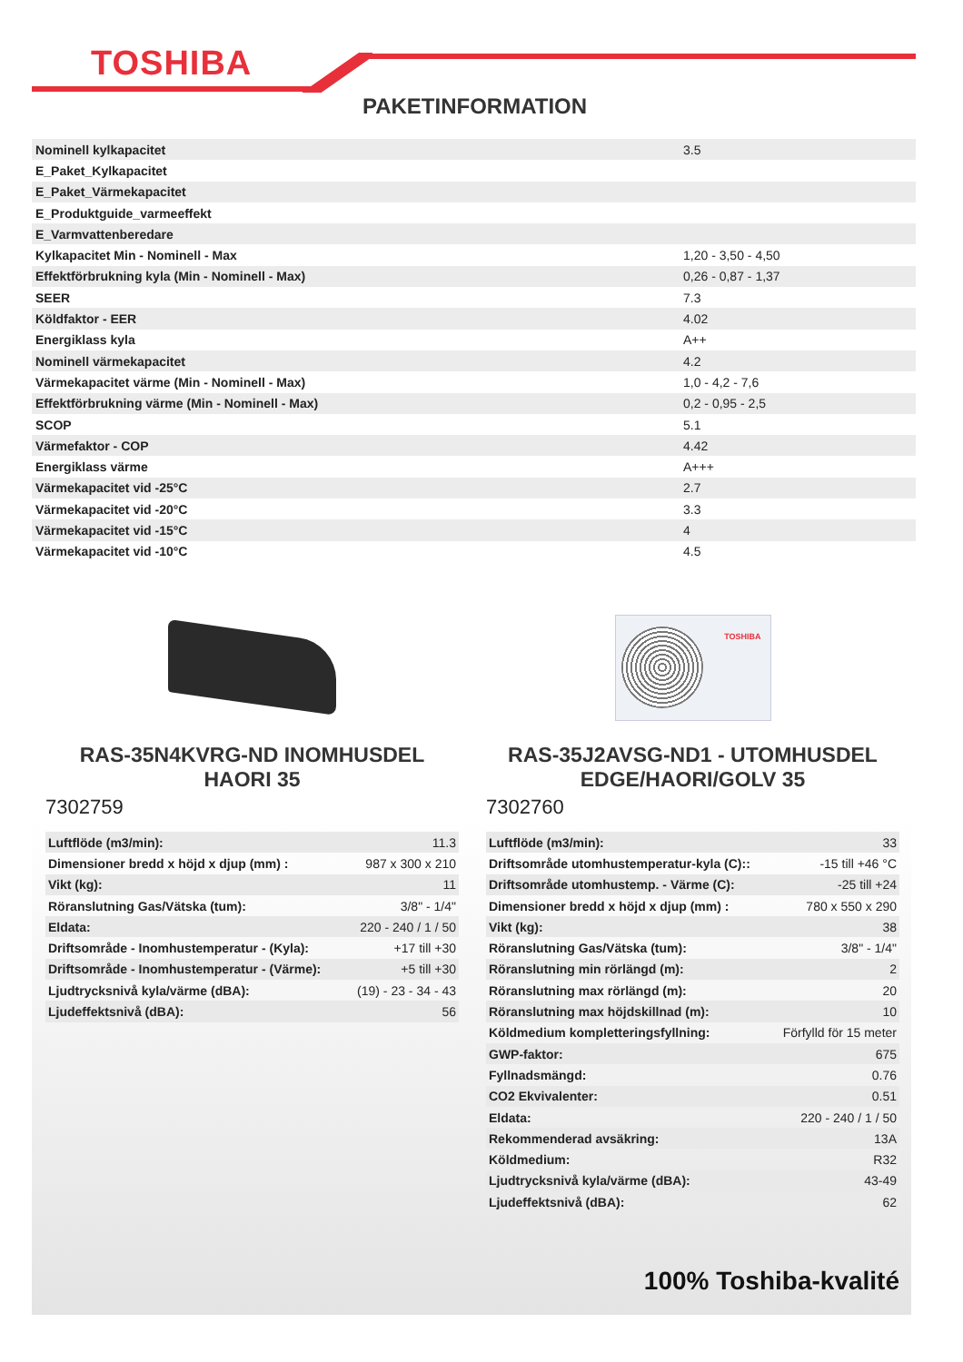TOSHIBA
PAKETINFORMATION
| Nominell kylkapacitet | 3.5 |
| E_Paket_Kylkapacitet | |
| E_Paket_Värmekapacitet | |
| E_Produktguide_varmeeffekt | |
| E_Varmvattenberedare | |
| Kylkapacitet Min - Nominell - Max | 1,20 - 3,50 - 4,50 |
| Effektförbrukning kyla (Min - Nominell - Max) | 0,26 - 0,87 - 1,37 |
| SEER | 7.3 |
| Köldfaktor - EER | 4.02 |
| Energiklass kyla | A++ |
| Nominell värmekapacitet | 4.2 |
| Värmekapacitet värme (Min - Nominell - Max) | 1,0 - 4,2 - 7,6 |
| Effektförbrukning värme (Min - Nominell - Max) | 0,2 - 0,95 - 2,5 |
| SCOP | 5.1 |
| Värmefaktor - COP | 4.42 |
| Energiklass värme | A+++ |
| Värmekapacitet vid -25°C | 2.7 |
| Värmekapacitet vid -20°C | 3.3 |
| Värmekapacitet vid -15°C | 4 |
| Värmekapacitet vid -10°C | 4.5 |
RAS-35N4KVRG-ND INOMHUSDEL
HAORI 35
7302759
| Luftflöde (m3/min): | 11.3 |
| Dimensioner bredd x höjd x djup (mm) : | 987 x 300 x 210 |
| Vikt (kg): | 11 |
| Röranslutning Gas/Vätska (tum): | 3/8" - 1/4" |
| Eldata: | 220 - 240 / 1 / 50 |
| Driftsområde - Inomhustemperatur - (Kyla): | +17 till +30 |
| Driftsområde - Inomhustemperatur - (Värme): | +5 till +30 |
| Ljudtrycksnivå kyla/värme (dBA): | (19) - 23 - 34 - 43 |
| Ljudeffektsnivå (dBA): | 56 |
TOSHIBA
RAS-35J2AVSG-ND1 - UTOMHUSDEL
EDGE/HAORI/GOLV 35
7302760
| Luftflöde (m3/min): | 33 |
| Driftsområde utomhustemperatur-kyla (C):: | -15 till +46 °C |
| Driftsområde utomhustemp. - Värme (C): | -25 till +24 |
| Dimensioner bredd x höjd x djup (mm) : | 780 x 550 x 290 |
| Vikt (kg): | 38 |
| Röranslutning Gas/Vätska (tum): | 3/8" - 1/4" |
| Röranslutning min rörlängd (m): | 2 |
| Röranslutning max rörlängd (m): | 20 |
| Röranslutning max höjdskillnad (m): | 10 |
| Köldmedium kompletteringsfyllning: | Förfylld för 15 meter |
| GWP-faktor: | 675 |
| Fyllnadsmängd: | 0.76 |
| CO2 Ekvivalenter: | 0.51 |
| Eldata: | 220 - 240 / 1 / 50 |
| Rekommenderad avsäkring: | 13A |
| Köldmedium: | R32 |
| Ljudtrycksnivå kyla/värme (dBA): | 43-49 |
| Ljudeffektsnivå (dBA): | 62 |
100% Toshiba-kvalité